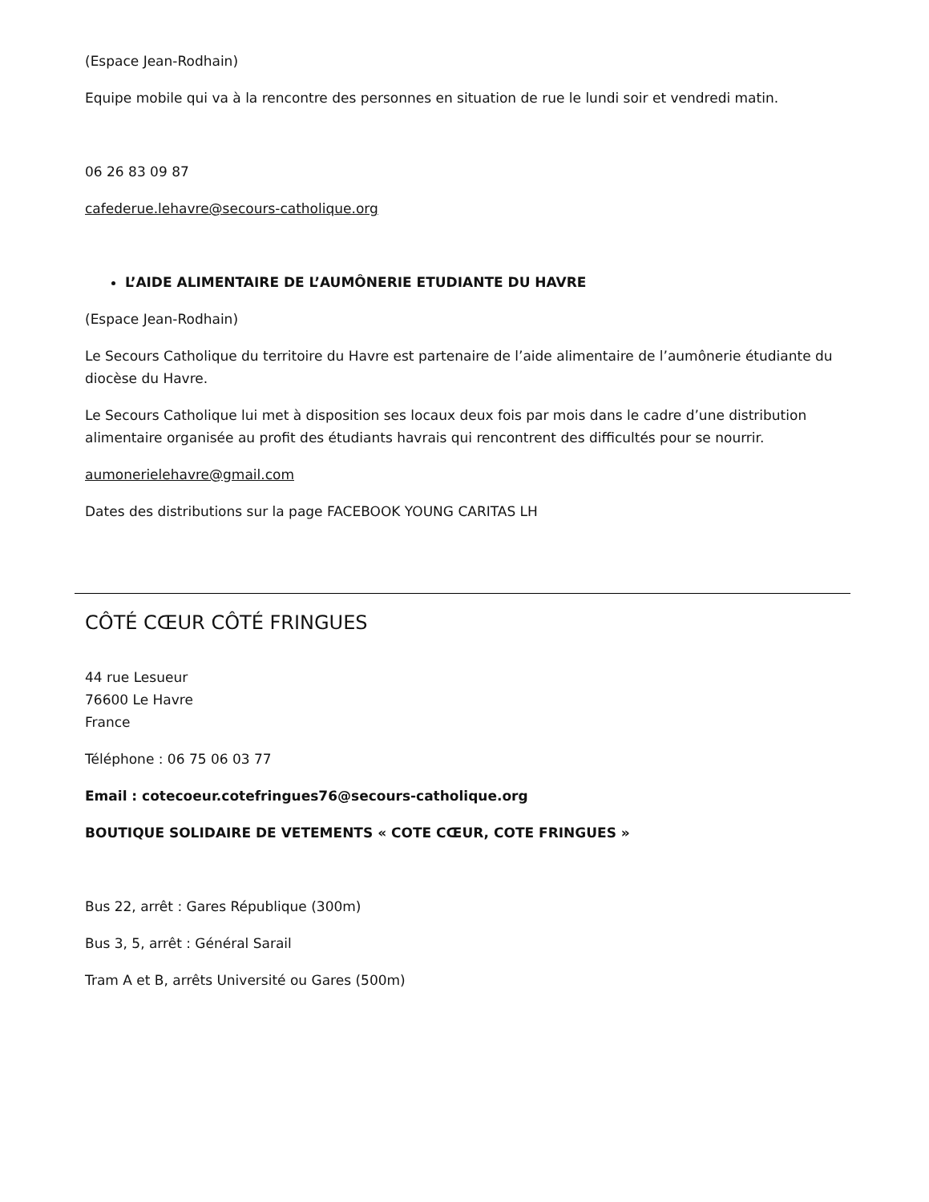(Espace Jean-Rodhain)
Equipe mobile qui va à la rencontre des personnes en situation de rue le lundi soir et vendredi matin.
06 26 83 09 87
cafederue.lehavre@secours-catholique.org
L’AIDE ALIMENTAIRE DE L’AUMÔNERIE ETUDIANTE DU HAVRE
(Espace Jean-Rodhain)
Le Secours Catholique du territoire du Havre est partenaire de l’aide alimentaire de l’aumônerie étudiante du diocèse du Havre.
Le Secours Catholique lui met à disposition ses locaux deux fois par mois dans le cadre d’une distribution alimentaire organisée au profit des étudiants havrais qui rencontrent des difficultés pour se nourrir.
aumonerielehavre@gmail.com
Dates des distributions sur la page FACEBOOK YOUNG CARITAS LH
CÔTÉ CŒUR CÔTÉ FRINGUES
44 rue Lesueur
76600 Le Havre
France
Téléphone : 06 75 06 03 77
Email : cotecoeur.cotefringues76@secours-catholique.org
BOUTIQUE SOLIDAIRE DE VETEMENTS « COTE CŒUR, COTE FRINGUES »
Bus 22, arrêt : Gares République (300m)
Bus 3, 5, arrêt : Général Sarail
Tram A et B, arrêts Université ou Gares (500m)